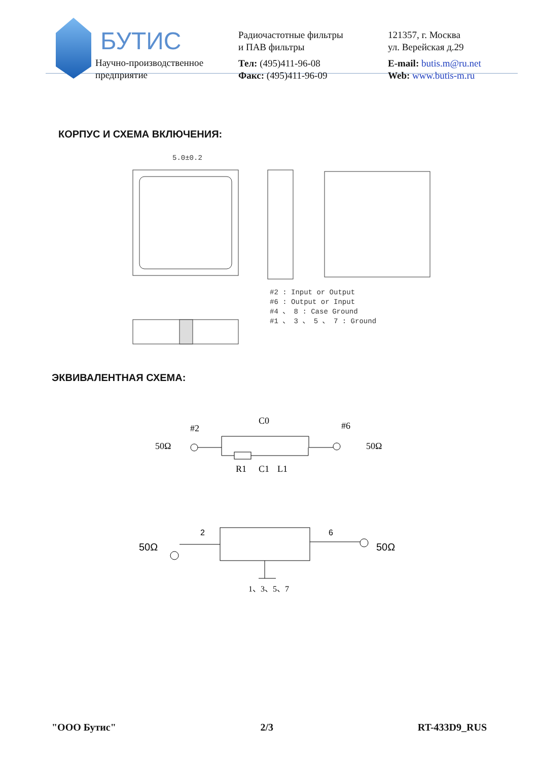БУТИС
Научно-производственное
предприятие
Радиочастотные фильтры
и ПАВ фильтры
Тел: (495)411-96-08
Факс: (495)411-96-09
121357, г. Москва
ул. Верейская д.29
E-mail: butis.m@ru.net
Web: www.butis-m.ru
КОРПУС И СХЕМА ВКЛЮЧЕНИЯ:
5.0±0.2
#2 : Input or Output
#6 : Output or Input
#4 、 8 : Case Ground
#1 、 3 、 5 、 7 : Ground
ЭКВИВАЛЕНТНАЯ СХЕМА:
50Ω
#2
C0
#6
50Ω
R1
C1
L1
50Ω
2
6
50Ω
1、3、5、7
"ООО Бутис" 2/3 RT-433D9_RUS